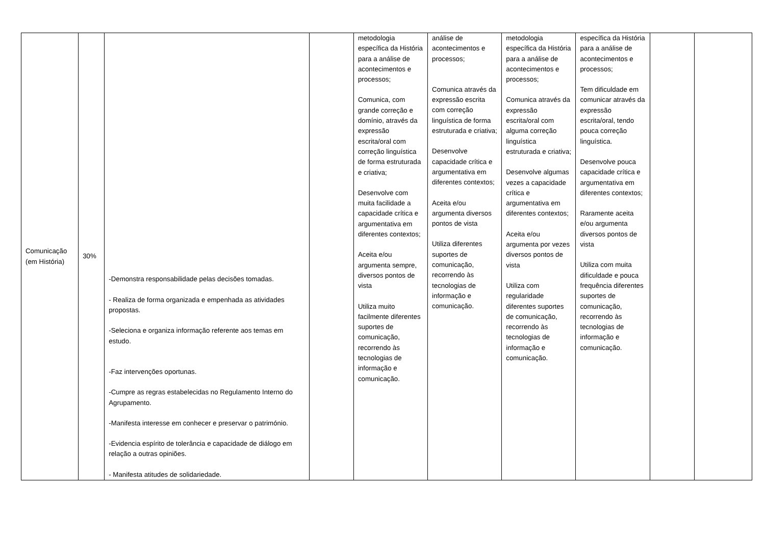| Comunicação (em História) | 30% | -Demonstra responsabilidade pelas decisões tomadas. - Realiza de forma organizada e empenhada as atividades propostas. -Seleciona e organiza informação referente aos temas em estudo. -Faz intervenções oportunas. -Cumpre as regras estabelecidas no Regulamento Interno do Agrupamento. -Manifesta interesse em conhecer e preservar o património. -Evidencia espírito de tolerância e capacidade de diálogo em relação a outras opiniões. - Manifesta atitudes de solidariedade. | | metodologia específica da História para a análise de acontecimentos e processos; Comunica, com grande correção e domínio, através da expressão escrita/oral com correção linguística de forma estruturada e criativa; Desenvolve com muita facilidade a capacidade crítica e argumentativa em diferentes contextos; Aceita e/ou argumenta sempre, diversos pontos de vista Utiliza muito facilmente diferentes suportes de comunicação, recorrendo às tecnologias de informação e comunicação. | análise de acontecimentos e processos; Comunica através da expressão escrita com correção linguística de forma estruturada e criativa; Desenvolve capacidade crítica e argumentativa em diferentes contextos; Aceita e/ou argumenta diversos pontos de vista Utiliza diferentes suportes de comunicação, recorrendo às tecnologias de informação e comunicação. | metodologia específica da História para a análise de acontecimentos e processos; Comunica através da expressão escrita/oral com alguma correção linguística estruturada e criativa; Desenvolve algumas vezes a capacidade crítica e argumentativa em diferentes contextos; Aceita e/ou argumenta por vezes diversos pontos de vista Utiliza com regularidade diferentes suportes de comunicação, recorrendo às tecnologias de informação e comunicação. | específica da História para a análise de acontecimentos e processos; Tem dificuldade em comunicar através da expressão escrita/oral, tendo pouca correção linguística. Desenvolve pouca capacidade crítica e argumentativa em diferentes contextos; Raramente aceita e/ou argumenta diversos pontos de vista Utiliza com muita dificuldade e pouca frequência diferentes suportes de comunicação, recorrendo às tecnologias de informação e comunicação. | | |